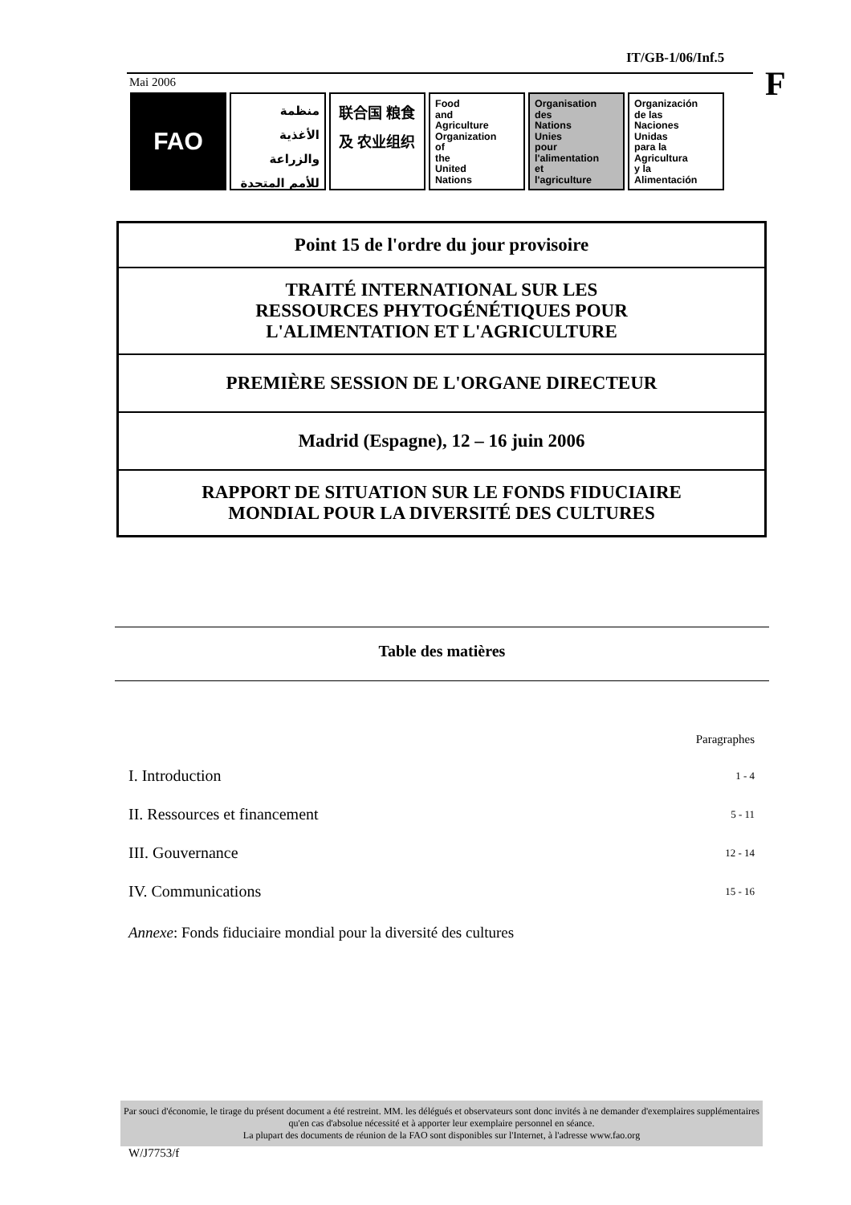IT/GB-1/06/Inf.5
F
Mai 2006
FAO
منظمة الأغذية والزراعة للأمم المتحدة
联合国 粮食及 农业组织
Food
and
Agriculture
Organization
of
the
United
Nations
Organisation
des
Nations
Unies
pour
l'alimentation
et
l'agriculture
Organización
de las
Naciones
Unidas
para la
Agricultura
y la
Alimentación
Point 15 de l'ordre du jour provisoire
TRAITÉ INTERNATIONAL SUR LES
RESSOURCES PHYTOGÉNÉTIQUES POUR
L'ALIMENTATION ET L'AGRICULTURE
PREMIÈRE SESSION DE L'ORGANE DIRECTEUR
Madrid (Espagne), 12 – 16 juin 2006
RAPPORT DE SITUATION SUR LE FONDS FIDUCIAIRE
MONDIAL POUR LA DIVERSITÉ DES CULTURES
Table des matières
| | Paragraphes |
| I. Introduction | 1 - 4 |
| II. Ressources et financement | 5 - 11 |
| III. Gouvernance | 12 - 14 |
| IV. Communications | 15 - 16 |
Annexe: Fonds fiduciaire mondial pour la diversité des cultures
Par souci d'économie, le tirage du présent document a été restreint. MM. les délégués et observateurs sont donc invités à ne demander d'exemplaires supplémentaires qu'en cas d'absolue nécessité et à apporter leur exemplaire personnel en séance.
La plupart des documents de réunion de la FAO sont disponibles sur l'Internet, à l'adresse www.fao.org
W/J7753/f